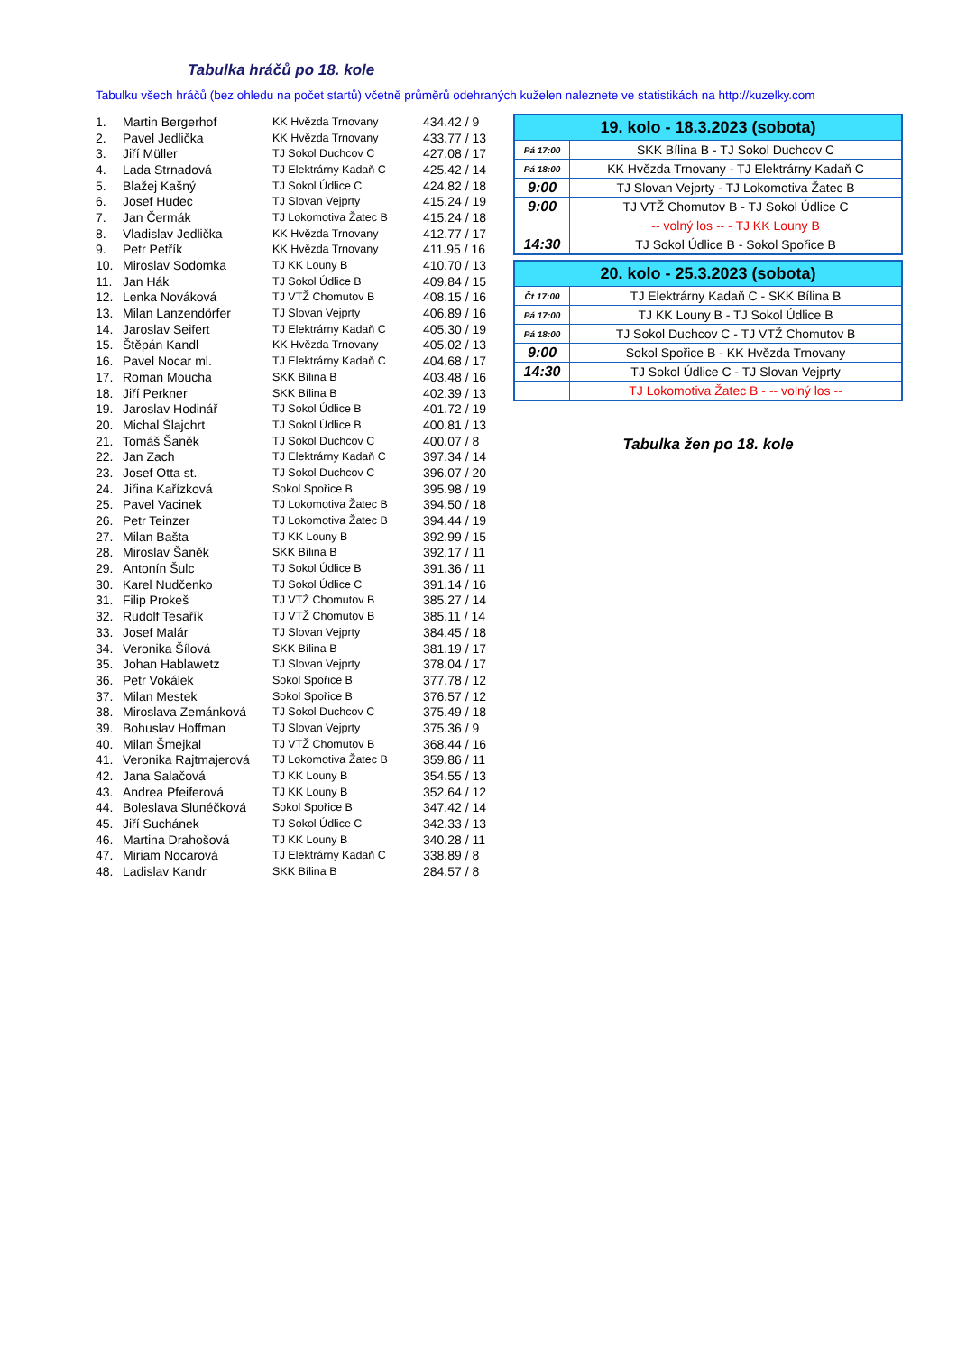Tabulka hráčů po 18. kole
Tabulku všech hráčů (bez ohledu na počet startů) včetně průměrů odehraných kuželen naleznete ve statistikách na http://kuzelky.com
| 1. | Martin Bergerhof | KK Hvězda Trnovany | 434.42 / 9 |
| 2. | Pavel Jedlička | KK Hvězda Trnovany | 433.77 / 13 |
| 3. | Jiří Müller | TJ Sokol Duchcov C | 427.08 / 17 |
| 4. | Lada Strnadová | TJ Elektrárny Kadaň C | 425.42 / 14 |
| 5. | Blažej Kašný | TJ Sokol Údlice C | 424.82 / 18 |
| 6. | Josef Hudec | TJ Slovan Vejprty | 415.24 / 19 |
| 7. | Jan Čermák | TJ Lokomotiva Žatec B | 415.24 / 18 |
| 8. | Vladislav Jedlička | KK Hvězda Trnovany | 412.77 / 17 |
| 9. | Petr Petřík | KK Hvězda Trnovany | 411.95 / 16 |
| 10. | Miroslav Sodomka | TJ KK Louny B | 410.70 / 13 |
| 11. | Jan Hák | TJ Sokol Údlice B | 409.84 / 15 |
| 12. | Lenka Nováková | TJ VTŽ Chomutov B | 408.15 / 16 |
| 13. | Milan Lanzendörfer | TJ Slovan Vejprty | 406.89 / 16 |
| 14. | Jaroslav Seifert | TJ Elektrárny Kadaň C | 405.30 / 19 |
| 15. | Štěpán Kandl | KK Hvězda Trnovany | 405.02 / 13 |
| 16. | Pavel Nocar ml. | TJ Elektrárny Kadaň C | 404.68 / 17 |
| 17. | Roman Moucha | SKK Bílina B | 403.48 / 16 |
| 18. | Jiří Perkner | SKK Bílina B | 402.39 / 13 |
| 19. | Jaroslav Hodinář | TJ Sokol Údlice B | 401.72 / 19 |
| 20. | Michal Šlajchrt | TJ Sokol Údlice B | 400.81 / 13 |
| 21. | Tomáš Šaněk | TJ Sokol Duchcov C | 400.07 / 8 |
| 22. | Jan Zach | TJ Elektrárny Kadaň C | 397.34 / 14 |
| 23. | Josef Otta st. | TJ Sokol Duchcov C | 396.07 / 20 |
| 24. | Jiřina Kařízková | Sokol Spořice B | 395.98 / 19 |
| 25. | Pavel Vacinek | TJ Lokomotiva Žatec B | 394.50 / 18 |
| 26. | Petr Teinzer | TJ Lokomotiva Žatec B | 394.44 / 19 |
| 27. | Milan Bašta | TJ KK Louny B | 392.99 / 15 |
| 28. | Miroslav Šaněk | SKK Bílina B | 392.17 / 11 |
| 29. | Antonín Šulc | TJ Sokol Údlice B | 391.36 / 11 |
| 30. | Karel Nudčenko | TJ Sokol Údlice C | 391.14 / 16 |
| 31. | Filip Prokeš | TJ VTŽ Chomutov B | 385.27 / 14 |
| 32. | Rudolf Tesařík | TJ VTŽ Chomutov B | 385.11 / 14 |
| 33. | Josef Malár | TJ Slovan Vejprty | 384.45 / 18 |
| 34. | Veronika Šílová | SKK Bílina B | 381.19 / 17 |
| 35. | Johan Hablawetz | TJ Slovan Vejprty | 378.04 / 17 |
| 36. | Petr Vokálek | Sokol Spořice B | 377.78 / 12 |
| 37. | Milan Mestek | Sokol Spořice B | 376.57 / 12 |
| 38. | Miroslava Zemánková | TJ Sokol Duchcov C | 375.49 / 18 |
| 39. | Bohuslav Hoffman | TJ Slovan Vejprty | 375.36 / 9 |
| 40. | Milan Šmejkal | TJ VTŽ Chomutov B | 368.44 / 16 |
| 41. | Veronika Rajtmajerová | TJ Lokomotiva Žatec B | 359.86 / 11 |
| 42. | Jana Salačová | TJ KK Louny B | 354.55 / 13 |
| 43. | Andrea Pfeiferová | TJ KK Louny B | 352.64 / 12 |
| 44. | Boleslava Slunéčková | Sokol Spořice B | 347.42 / 14 |
| 45. | Jiří Suchánek | TJ Sokol Údlice C | 342.33 / 13 |
| 46. | Martina Drahošová | TJ KK Louny B | 340.28 / 11 |
| 47. | Miriam Nocarová | TJ Elektrárny Kadaň C | 338.89 / 8 |
| 48. | Ladislav Kandr | SKK Bílina B | 284.57 / 8 |
| 19. kolo - 18.3.2023 (sobota) | |
| --- | --- |
| Pá 17:00 | SKK Bílina B - TJ Sokol Duchcov C |
| Pá 18:00 | KK Hvězda Trnovany - TJ Elektrárny Kadaň C |
| 9:00 | TJ Slovan Vejprty - TJ Lokomotiva Žatec B |
| 9:00 | TJ VTŽ Chomutov B - TJ Sokol Údlice C |
| | -- volný los -- - TJ KK Louny B |
| 14:30 | TJ Sokol Údlice B - Sokol Spořice B |
| 20. kolo - 25.3.2023 (sobota) | |
| --- | --- |
| Čt 17:00 | TJ Elektrárny Kadaň C - SKK Bílina B |
| Pá 17:00 | TJ KK Louny B - TJ Sokol Údlice B |
| Pá 18:00 | TJ Sokol Duchcov C - TJ VTŽ Chomutov B |
| 9:00 | Sokol Spořice B - KK Hvězda Trnovany |
| 14:30 | TJ Sokol Údlice C - TJ Slovan Vejprty |
| | TJ Lokomotiva Žatec B - -- volný los -- |
Tabulka žen po 18. kole